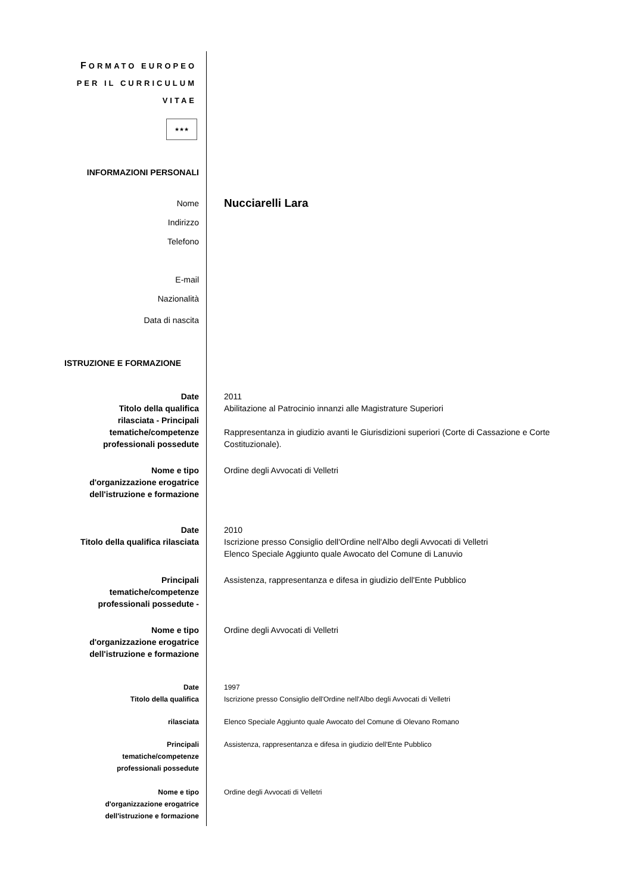FORMATO EUROPEO
PER IL CURRICULUM
VITAE
★★★
INFORMAZIONI PERSONALI
Nome
Nucciarelli Lara
Indirizzo
Telefono
E-mail
Nazionalità
Data di nascita
ISTRUZIONE E FORMAZIONE
Date
Titolo della qualifica
rilasciata - Principali
tematiche/competenze
professionali possedute
2011
Abilitazione al Patrocinio innanzi alle Magistrature Superiori
Rappresentanza in giudizio avanti le Giurisdizioni superiori (Corte di Cassazione e Corte Costituzionale).
Nome e tipo
d'organizzazione erogatrice
dell'istruzione e formazione
Ordine degli Avvocati di Velletri
Date
Titolo della qualifica rilasciata
2010
Iscrizione presso Consiglio dell'Ordine nell'Albo degli Avvocati di Velletri
Elenco Speciale Aggiunto quale Awocato del Comune di Lanuvio
Principali
tematiche/competenze
professionali possedute -
Assistenza, rappresentanza e difesa in giudizio dell'Ente Pubblico
Nome e tipo
d'organizzazione erogatrice
dell'istruzione e formazione
Ordine degli Avvocati di Velletri
Date
Titolo della qualifica
1997
Iscrizione presso Consiglio dell'Ordine nell'Albo degli Avvocati di Velletri
rilasciata Elenco Speciale Aggiunto quale Awocato del Comune di Olevano Romano
Principali
tematiche/competenze
professionali possedute
Assistenza, rappresentanza e difesa in giudizio dell'Ente Pubblico
Nome e tipo
d'organizzazione erogatrice
dell'istruzione e formazione
Ordine degli Avvocati di Velletri